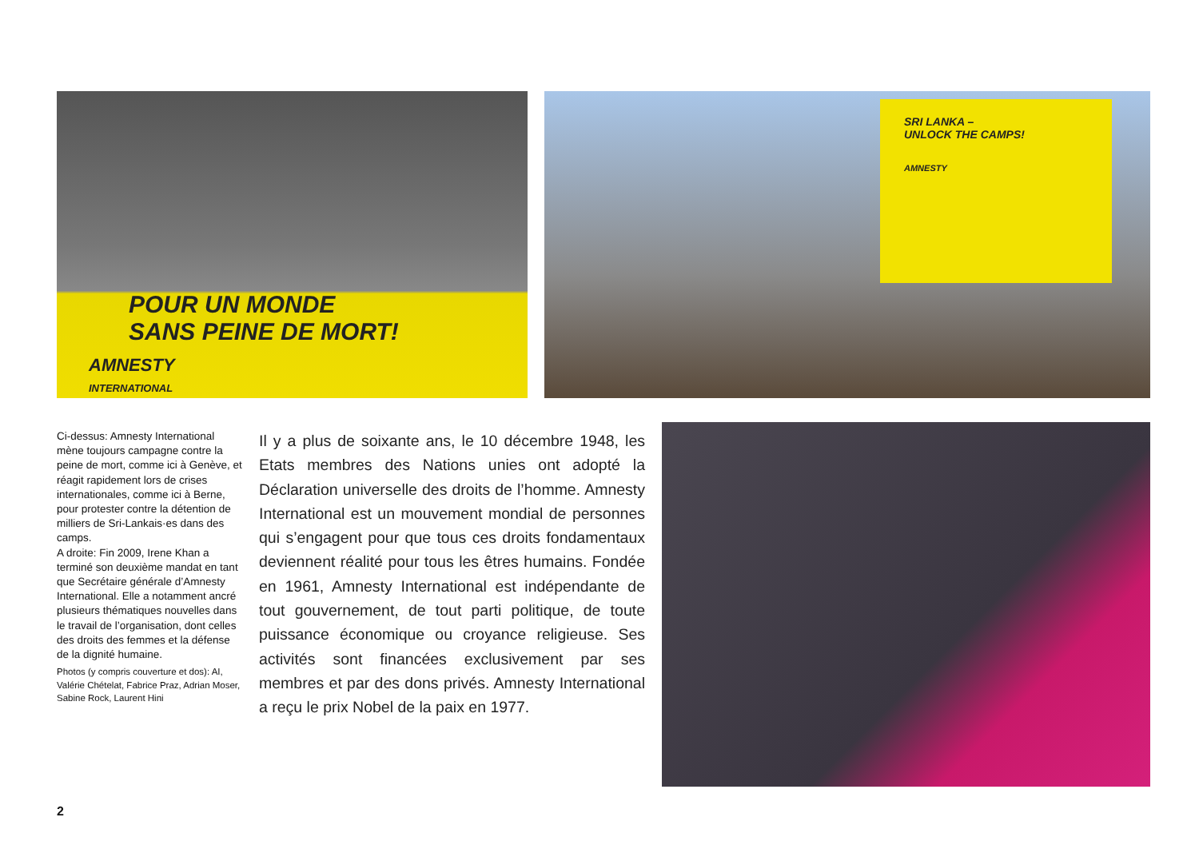POUR UN MONDE
SANS PEINE DE MORT!
AMNESTY
INTERNATIONAL
SRI LANKA –
UNLOCK THE CAMPS!
AMNESTY
Ci-dessus: Amnesty International mène toujours campagne contre la peine de mort, comme ici à Genève, et réagit rapidement lors de crises internationales, comme ici à Berne, pour protester contre la détention de milliers de Sri-Lankais·es dans des camps.
A droite: Fin 2009, Irene Khan a terminé son deuxième mandat en tant que Secrétaire générale d’Amnesty International. Elle a notamment ancré plusieurs thé­matiques nouvelles dans le travail de l’organisation, dont celles des droits des femmes et la défense de la dignité humaine.
Photos (y compris couverture et dos): AI, Valérie Chételat, Fabrice Praz, Adrian Moser, Sabine Rock, Laurent Hini
Il y a plus de soixante ans, le 10 décembre 1948, les Etats membres des Nations unies ont adopté la Déclaration universelle des droits de l’homme. Amnesty International est un mouvement mondial de personnes qui s’engagent pour que tous ces droits fondamentaux deviennent réalité pour tous les êtres humains. Fondée en 1961, Amnesty International est indépendante de tout gouvernement, de tout parti politique, de toute puissance économique ou croyance religieuse. Ses activités sont financées exclusivement par ses membres et par des dons privés. Amnesty International a reçu le prix Nobel de la paix en 1977.
2